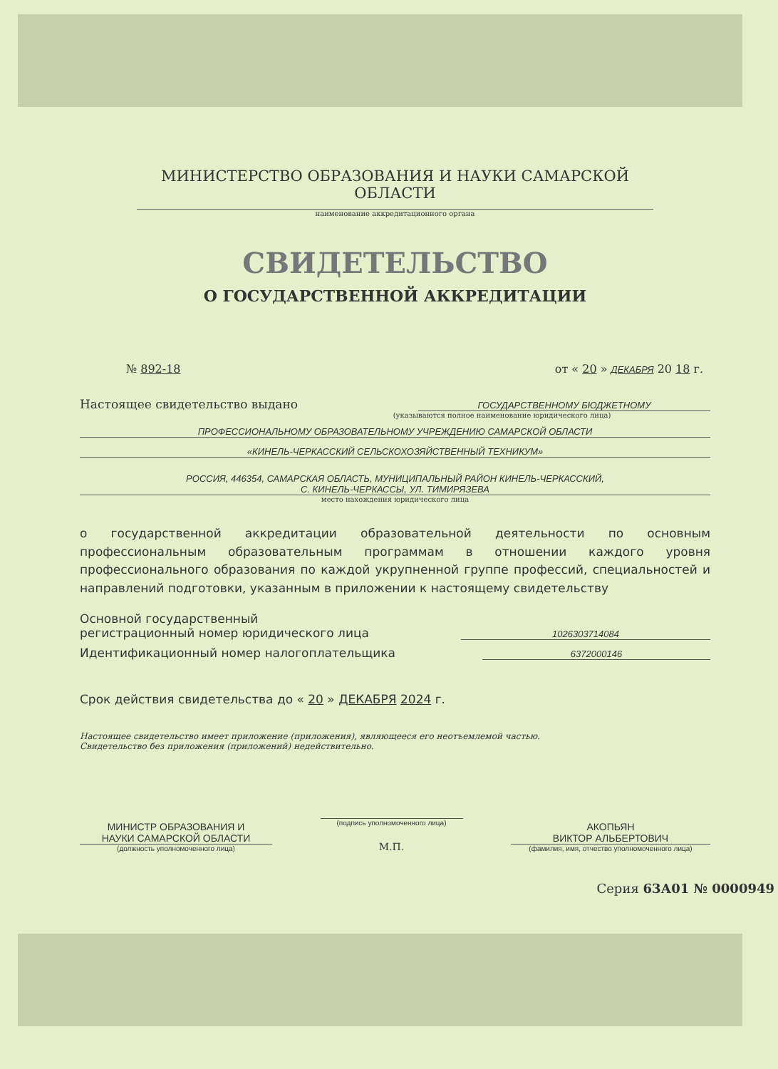МИНИСТЕРСТВО ОБРАЗОВАНИЯ И НАУКИ САМАРСКОЙ ОБЛАСТИ
наименование аккредитационного органа
СВИДЕТЕЛЬСТВО
О ГОСУДАРСТВЕННОЙ АККРЕДИТАЦИИ
№ 892-18 от « 20 » ДЕКАБРЯ 20 18 г.
Настоящее свидетельство выдано ГОСУДАРСТВЕННОМУ БЮДЖЕТНОМУ
(указываются полное наименование юридического лица)
ПРОФЕССИОНАЛЬНОМУ ОБРАЗОВАТЕЛЬНОМУ УЧРЕЖДЕНИЮ САМАРСКОЙ ОБЛАСТИ
«КИНЕЛЬ-ЧЕРКАССКИЙ СЕЛЬСКОХОЗЯЙСТВЕННЫЙ ТЕХНИКУМ»
РОССИЯ, 446354, САМАРСКАЯ ОБЛАСТЬ, МУНИЦИПАЛЬНЫЙ РАЙОН КИНЕЛЬ-ЧЕРКАССКИЙ,
С. КИНЕЛЬ-ЧЕРКАССЫ, УЛ. ТИМИРЯЗЕВА
место нахождения юридического лица
о государственной аккредитации образовательной деятельности по основным профессиональным образовательным программам в отношении каждого уровня профессионального образования по каждой укрупненной группе профессий, специальностей и направлений подготовки, указанным в приложении к настоящему свидетельству
Основной государственный
регистрационный номер юридического лица 1026303714084
Идентификационный номер налогоплательщика 6372000146
Срок действия свидетельства до « 20 » ДЕКАБРЯ 2024 г.
Настоящее свидетельство имеет приложение (приложения), являющееся его неотъемлемой частью.
Свидетельство без приложения (приложений) недействительно.
МИНИСТР ОБРАЗОВАНИЯ И
НАУКИ САМАРСКОЙ ОБЛАСТИ
(должность уполномоченного лица)
(подпись уполномоченного лица)
М.П.
АКОПЬЯН
ВИКТОР АЛЬБЕРТОВИЧ
(фамилия, имя, отчество уполномоченного лица)
Серия 63А01 № 0000949